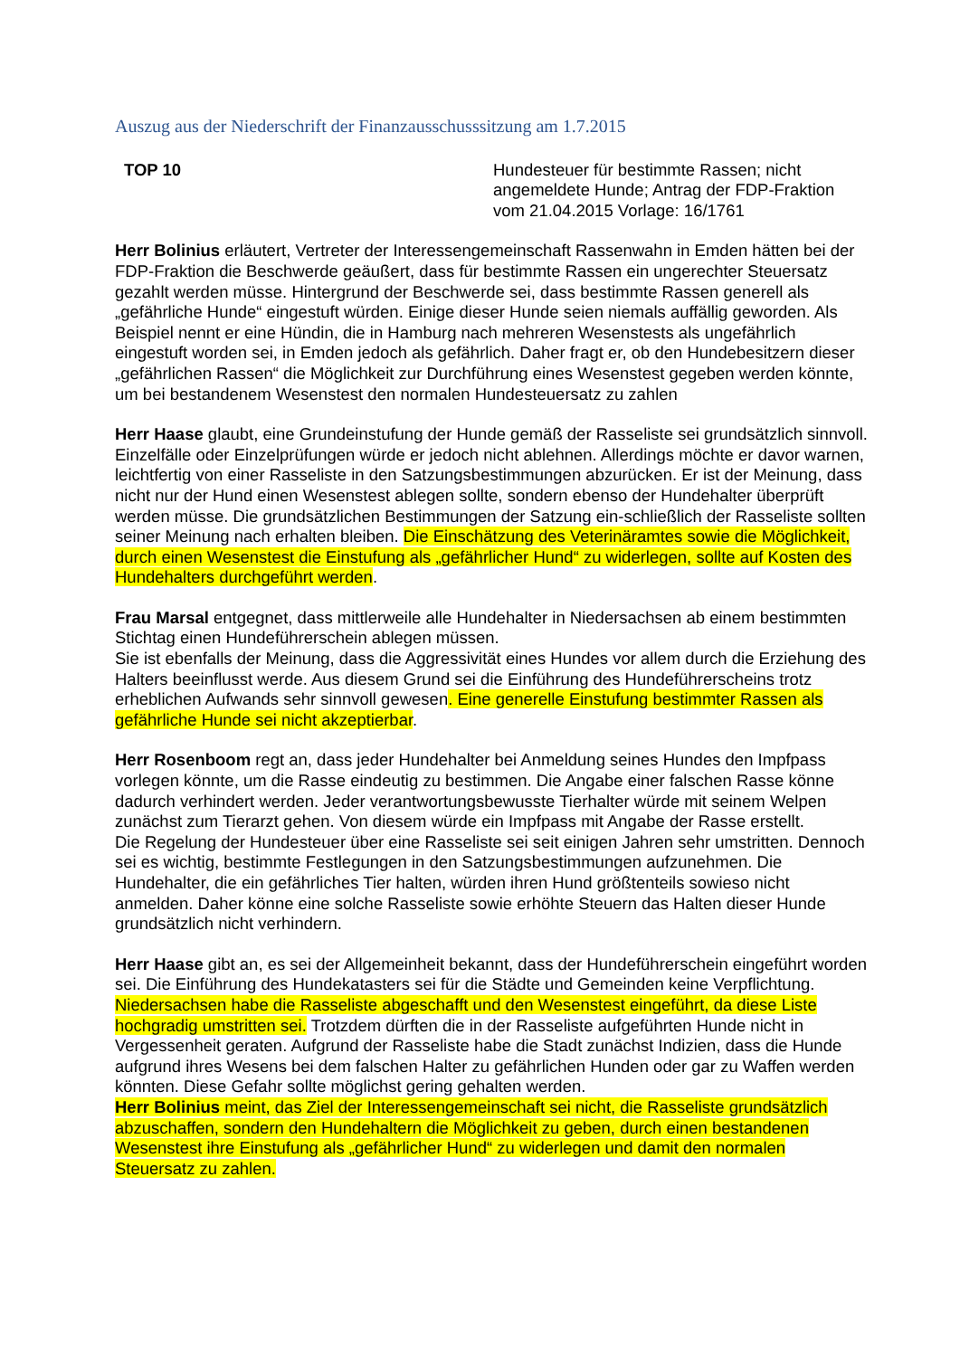Auszug aus der Niederschrift der Finanzausschusssitzung am 1.7.2015
TOP 10 Hundesteuer für bestimmte Rassen; nicht angemeldete Hunde; Antrag der FDP-Fraktion vom 21.04.2015 Vorlage: 16/1761
Herr Bolinius erläutert, Vertreter der Interessengemeinschaft Rassenwahn in Emden hätten bei der FDP-Fraktion die Beschwerde geäußert, dass für bestimmte Rassen ein ungerechter Steuersatz gezahlt werden müsse. Hintergrund der Beschwerde sei, dass bestimmte Rassen generell als „gefährliche Hunde“ eingestuft würden. Einige dieser Hunde seien niemals auffällig geworden. Als Beispiel nennt er eine Hündin, die in Hamburg nach mehreren Wesenstests als ungefährlich eingestuft worden sei, in Emden jedoch als gefährlich. Daher fragt er, ob den Hundebesitzern dieser „gefährlichen Rassen“ die Möglichkeit zur Durchführung eines Wesenstest gegeben werden könnte, um bei bestandenem Wesenstest den normalen Hundesteuersatz zu zahlen
Herr Haase glaubt, eine Grundeinstufung der Hunde gemäß der Rasseliste sei grundsätzlich sinnvoll. Einzelfälle oder Einzelprüfungen würde er jedoch nicht ablehnen. Allerdings möchte er davor warnen, leichtfertig von einer Rasseliste in den Satzungsbestimmungen abzurücken. Er ist der Meinung, dass nicht nur der Hund einen Wesenstest ablegen sollte, sondern ebenso der Hundehalter überprüft werden müsse. Die grundsätzlichen Bestimmungen der Satzung ein-schließlich der Rasseliste sollten seiner Meinung nach erhalten bleiben. Die Einschätzung des Veterinäramtes sowie die Möglichkeit, durch einen Wesenstest die Einstufung als „gefährlicher Hund“ zu widerlegen, sollte auf Kosten des Hundehalters durchgeführt werden.
Frau Marsal entgegnet, dass mittlerweile alle Hundehalter in Niedersachsen ab einem bestimmten Stichtag einen Hundeführerschein ablegen müssen.
Sie ist ebenfalls der Meinung, dass die Aggressivität eines Hundes vor allem durch die Erziehung des Halters beeinflusst werde. Aus diesem Grund sei die Einführung des Hundeführerscheins trotz erheblichen Aufwands sehr sinnvoll gewesen. Eine generelle Einstufung bestimmter Rassen als gefährliche Hunde sei nicht akzeptierbar.
Herr Rosenboom regt an, dass jeder Hundehalter bei Anmeldung seines Hundes den Impfpass vorlegen könnte, um die Rasse eindeutig zu bestimmen. Die Angabe einer falschen Rasse könne dadurch verhindert werden. Jeder verantwortungsbewusste Tierhalter würde mit seinem Welpen zunächst zum Tierarzt gehen. Von diesem würde ein Impfpass mit Angabe der Rasse erstellt.
Die Regelung der Hundesteuer über eine Rasseliste sei seit einigen Jahren sehr umstritten. Dennoch sei es wichtig, bestimmte Festlegungen in den Satzungsbestimmungen aufzunehmen. Die Hundehalter, die ein gefährliches Tier halten, würden ihren Hund größtenteils sowieso nicht anmelden. Daher könne eine solche Rasseliste sowie erhöhte Steuern das Halten dieser Hunde grundsätzlich nicht verhindern.
Herr Haase gibt an, es sei der Allgemeinheit bekannt, dass der Hundeführerschein eingeführt worden sei. Die Einführung des Hundekatasters sei für die Städte und Gemeinden keine Verpflichtung. Niedersachsen habe die Rasseliste abgeschafft und den Wesenstest eingeführt, da diese Liste hochgradig umstritten sei. Trotzdem dürften die in der Rasseliste aufgeführten Hunde nicht in Vergessenheit geraten. Aufgrund der Rasseliste habe die Stadt zunächst Indizien, dass die Hunde aufgrund ihres Wesens bei dem falschen Halter zu gefährlichen Hunden oder gar zu Waffen werden könnten. Diese Gefahr sollte möglichst gering gehalten werden.
Herr Bolinius meint, das Ziel der Interessengemeinschaft sei nicht, die Rasseliste grundsätzlich abzuschaffen, sondern den Hundehaltern die Möglichkeit zu geben, durch einen bestandenen Wesenstest ihre Einstufung als „gefährlicher Hund“ zu widerlegen und damit den normalen Steuersatz zu zahlen.